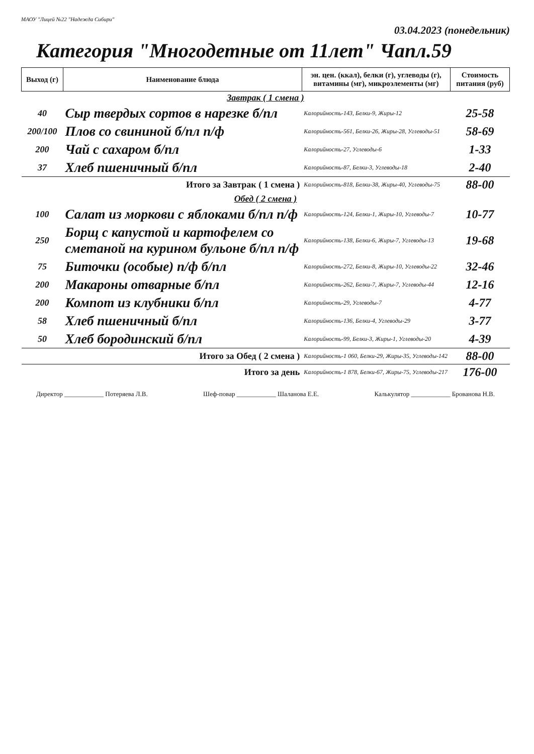МАОУ "Лицей №22 "Надежда Сибири"
03.04.2023 (понедельник)
Категория "Многодетные от 11лет" Чапл.59
| Выход (г) | Наименование блюда | эн. цен. (ккал), белки (г), углеводы (г), витамины (мг), микроэлементы (мг) | Стоимость питания (руб) |
| --- | --- | --- | --- |
| Завтрак ( 1 смена ) | | | |
| 40 | Сыр твердых сортов в нарезке б/пл | Калорийность-143, Белки-9, Жиры-12 | 25-58 |
| 200/100 | Плов со свининой б/пл п/ф | Калорийность-561, Белки-26, Жиры-28, Углеводы-51 | 58-69 |
| 200 | Чай с сахаром б/пл | Калорийность-27, Углеводы-6 | 1-33 |
| 37 | Хлеб пшеничный б/пл | Калорийность-87, Белки-3, Углеводы-18 | 2-40 |
| Итого за Завтрак ( 1 смена ) | | Калорийность-818, Белки-38, Жиры-40, Углеводы-75 | 88-00 |
| Обед ( 2 смена ) | | | |
| 100 | Салат из моркови с яблоками б/пл п/ф | Калорийность-124, Белки-1, Жиры-10, Углеводы-7 | 10-77 |
| 250 | Борщ с капустой и картофелем со сметаной на курином бульоне б/пл п/ф | Калорийность-138, Белки-6, Жиры-7, Углеводы-13 | 19-68 |
| 75 | Биточки (особые) п/ф б/пл | Калорийность-272, Белки-8, Жиры-10, Углеводы-22 | 32-46 |
| 200 | Макароны отварные б/пл | Калорийность-262, Белки-7, Жиры-7, Углеводы-44 | 12-16 |
| 200 | Компот из клубники б/пл | Калорийность-29, Углеводы-7 | 4-77 |
| 58 | Хлеб пшеничный б/пл | Калорийность-136, Белки-4, Углеводы-29 | 3-77 |
| 50 | Хлеб бородинский б/пл | Калорийность-99, Белки-3, Жиры-1, Углеводы-20 | 4-39 |
| Итого за Обед ( 2 смена ) | | Калорийность-1 060, Белки-29, Жиры-35, Углеводы-142 | 88-00 |
| Итого за день | | Калорийность-1 878, Белки-67, Жиры-75, Углеводы-217 | 176-00 |
Директор ____________ Потеряева Л.В. Шеф-повар ____________ Шаланова Е.Е. Калькулятор ____________ Брованова Н.В.